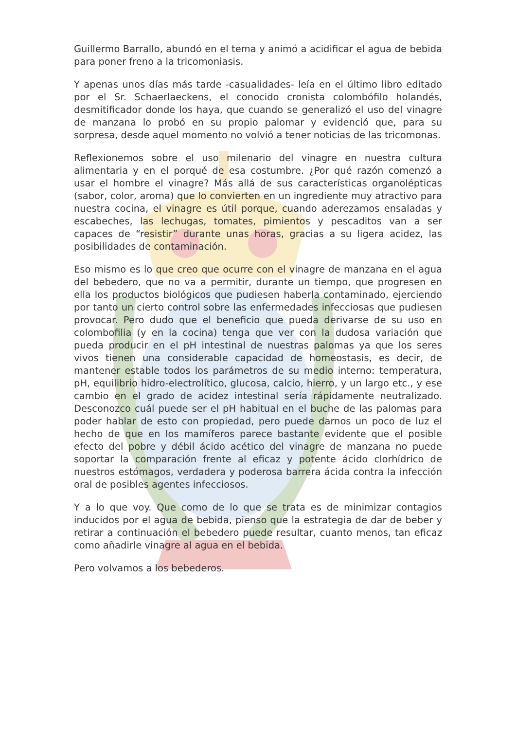Guillermo Barrallo, abundó en el tema y animó a acidificar el agua de bebida para poner freno a la tricomoniasis.
Y apenas unos días más tarde -casualidades- leía en el último libro editado por el Sr. Schaerlaeckens, el conocido cronista colombófilo holandés, desmitificador donde los haya, que cuando se generalizó el uso del vinagre de manzana lo probó en su propio palomar y evidenció que, para su sorpresa, desde aquel momento no volvió a tener noticias de las tricomonas.
Reflexionemos sobre el uso milenario del vinagre en nuestra cultura alimentaria y en el porqué de esa costumbre. ¿Por qué razón comenzó a usar el hombre el vinagre? Más allá de sus características organolépticas (sabor, color, aroma) que lo convierten en un ingrediente muy atractivo para nuestra cocina, el vinagre es útil porque, cuando aderezamos ensaladas y escabeches, las lechugas, tomates, pimientos y pescaditos van a ser capaces de “resistir” durante unas horas, gracias a su ligera acidez, las posibilidades de contaminación.
Eso mismo es lo que creo que ocurre con el vinagre de manzana en el agua del bebedero, que no va a permitir, durante un tiempo, que progresen en ella los productos biológicos que pudiesen haberla contaminado, ejerciendo por tanto un cierto control sobre las enfermedades infecciosas que pudiesen provocar. Pero dudo que el beneficio que pueda derivarse de su uso en colombofilia (y en la cocina) tenga que ver con la dudosa variación que pueda producir en el pH intestinal de nuestras palomas ya que los seres vivos tienen una considerable capacidad de homeostasis, es decir, de mantener estable todos los parámetros de su medio interno: temperatura, pH, equilibrio hidro-electrolítico, glucosa, calcio, hierro, y un largo etc., y ese cambio en el grado de acidez intestinal sería rápidamente neutralizado. Desconozco cuál puede ser el pH habitual en el buche de las palomas para poder hablar de esto con propiedad, pero puede darnos un poco de luz el hecho de que en los mamíferos parece bastante evidente que el posible efecto del pobre y débil ácido acético del vinagre de manzana no puede soportar la comparación frente al eficaz y potente ácido clorhídrico de nuestros estómagos, verdadera y poderosa barrera ácida contra la infección oral de posibles agentes infecciosos.
Y a lo que voy. Que como de lo que se trata es de minimizar contagios inducidos por el agua de bebida, pienso que la estrategia de dar de beber y retirar a continuación el bebedero puede resultar, cuanto menos, tan eficaz como añadirle vinagre al agua en el bebida.
Pero volvamos a los bebederos.